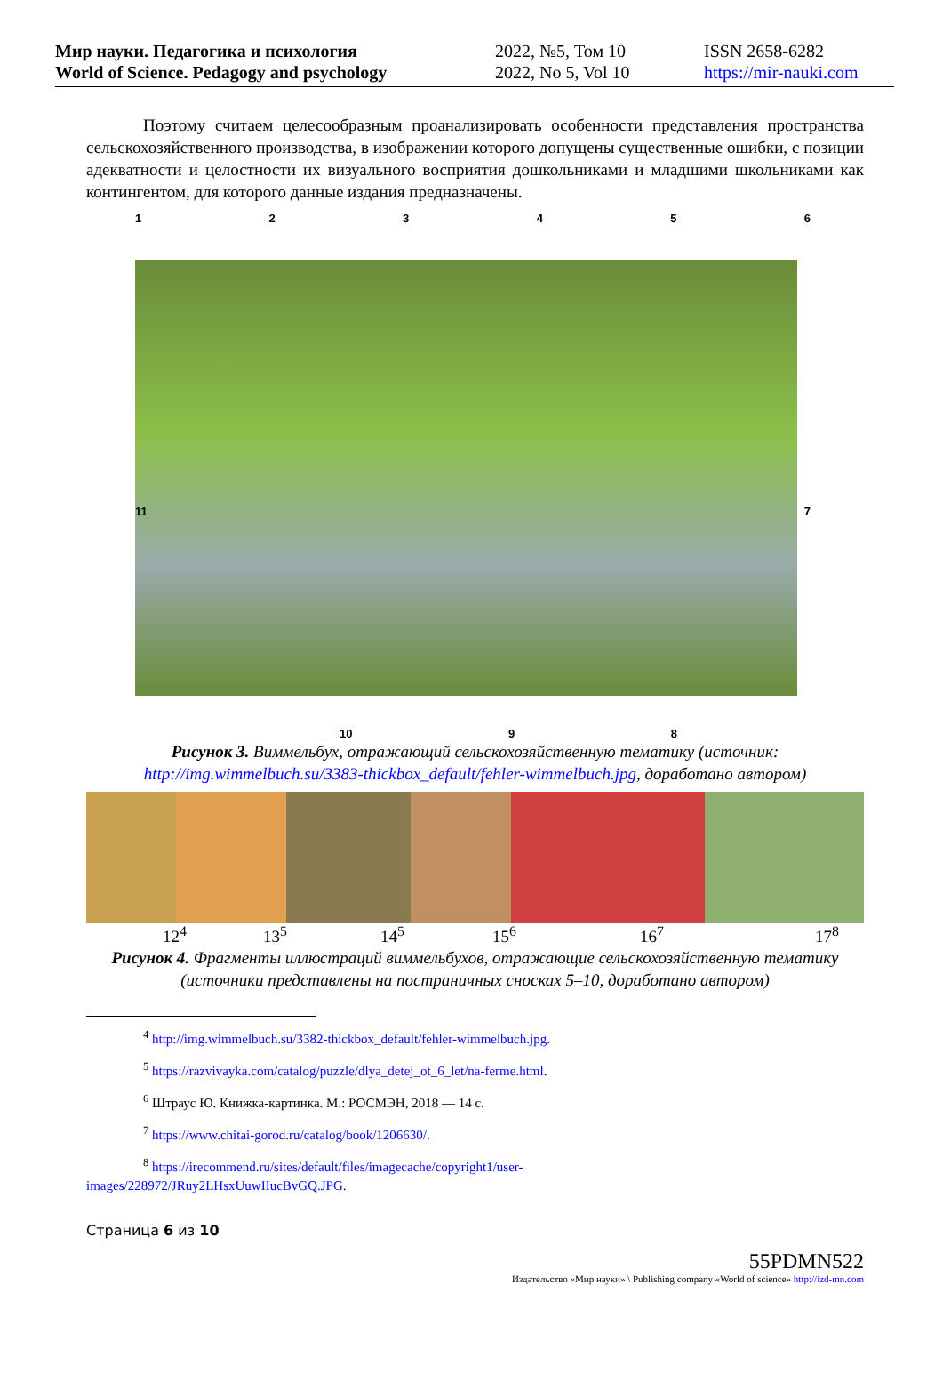Мир науки. Педагогика и психология
World of Science. Pedagogy and psychology
2022, №5, Том 10
2022, No 5, Vol 10
ISSN 2658-6282
https://mir-nauki.com
Поэтому считаем целесообразным проанализировать особенности представления пространства сельскохозяйственного производства, в изображении которого допущены существенные ошибки, с позиции адекватности и целостности их визуального восприятия дошкольниками и младшими школьниками как контингентом, для которого данные издания предназначены.
123456
11 7
10 98
Рисунок 3. Виммельбух, отражающий сельскохозяйственную тематику (источник: http://img.wimmelbuch.su/3383-thickbox_default/fehler-wimmelbuch.jpg, доработано автором)
12<sup>4</sup> 13<sup>5</sup> 14<sup>5</sup> 15<sup>6</sup> 16<sup>7</sup> 17<sup>8</sup>
Рисунок 4. Фрагменты иллюстраций виммельбухов, отражающие сельскохозяйственную тематику (источники представлены на постраничных сносках 5–10, доработано автором)
<sup>4</sup> http://img.wimmelbuch.su/3382-thickbox_default/fehler-wimmelbuch.jpg.
<sup>5</sup> https://razvivayka.com/catalog/puzzle/dlya_detej_ot_6_let/na-ferme.html.
<sup>6</sup> Штраус Ю. Книжка-картинка. М.: РОСМЭН, 2018 — 14 с.
<sup>7</sup> https://www.chitai-gorod.ru/catalog/book/1206630/.
<sup>8</sup> https://irecommend.ru/sites/default/files/imagecache/copyright1/user-
images/228972/JRuy2LHsxUuwIIucBvGQ.JPG.
Страница 6 из 10
55PDMN522
Издательство «Мир науки» \ Publishing company «World of science» http://izd-mn.com